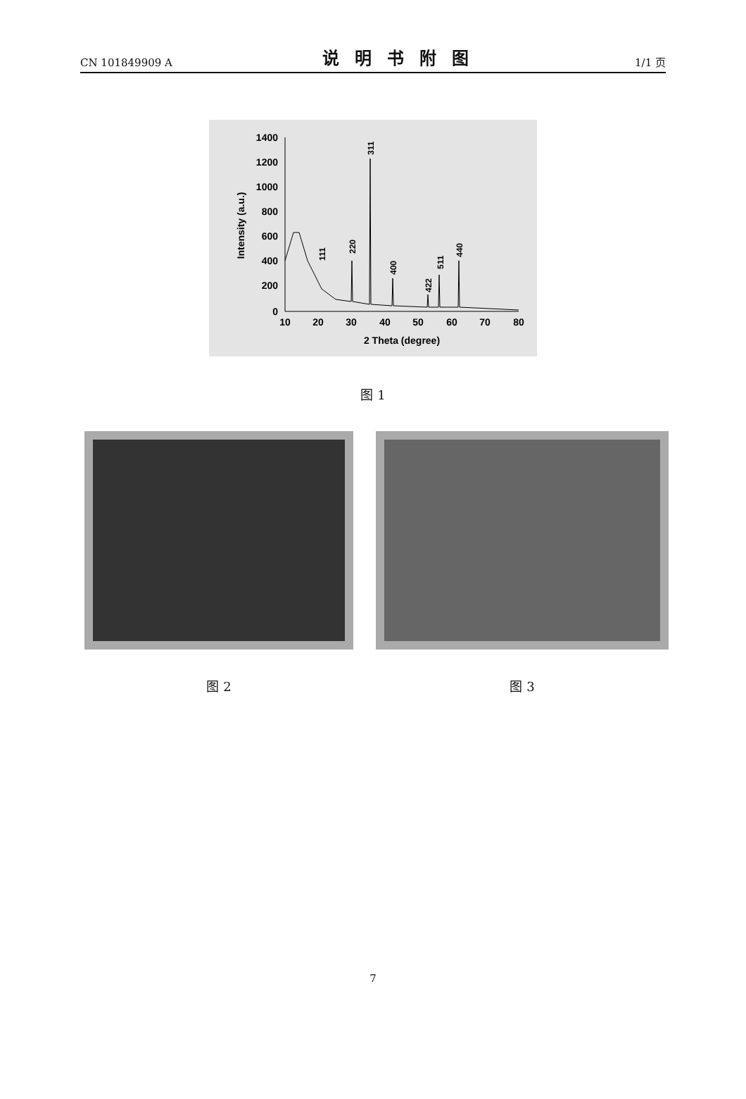CN 101849909 A 说明书附图 1/1 页
1400
1200
1000
800
600
400
200
0
10
20
30
40
50
60
70
80
2 Theta (degree)
Intensity (a.u.)
111
220
311
400
422
511
440
图 1
图 2 图 3
7